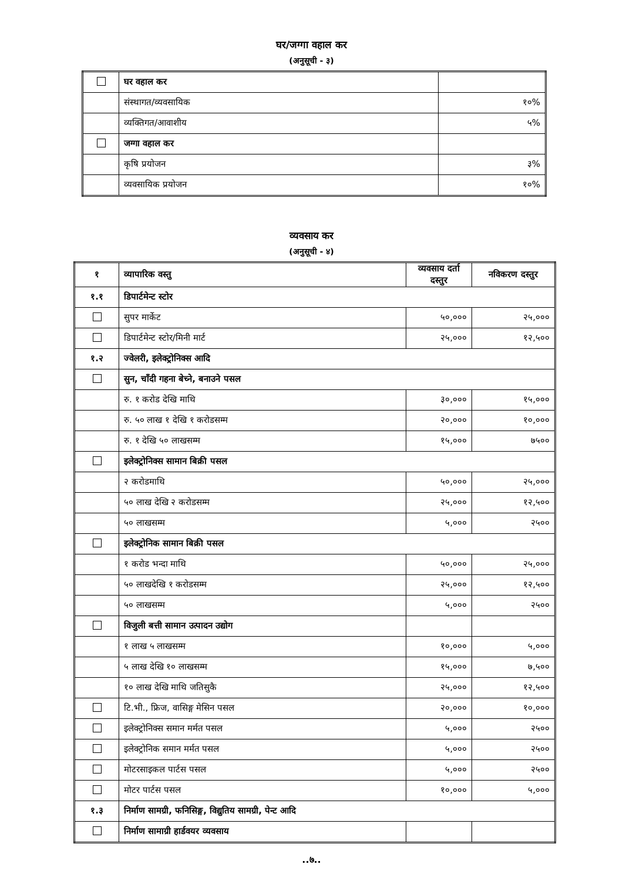घर/जग्गा वहाल कर
(अनुसूची - ३)
| | घर वहाल कर | |
| | संस्थागत/व्यवसायिक | १०% |
| | व्यक्तिगत/आवाशीय | ५% |
| | जग्गा वहाल कर | |
| | कृषि प्रयोजन | ३% |
| | व्यवसायिक प्रयोजन | १०% |
व्यवसाय कर
(अनुसूची - ४)
| १ | व्यापारिक वस्तु | व्यवसाय दर्ता दस्तुर | नविकरण दस्तुर |
| --- | --- | --- | --- |
| १.१ | डिपार्टमेन्ट स्टोर | | |
| | सुपर मार्केट | ५०,००० | २५,००० |
| | डिपार्टमेन्ट स्टोर/मिनी मार्ट | २५,००० | १२,५०० |
| १.२ | ज्वेलरी, इलेक्ट्रोनिक्स आदि | | |
| | सुन, चाँदी गहना बेच्ने, बनाउने पसल | | |
| | रु. १ करोड देखि माथि | ३०,००० | १५,००० |
| | रु. ५० लाख १ देखि १ करोडसम्म | २०,००० | १०,००० |
| | रु. १ देखि ५० लाखसम्म | १५,००० | ७५०० |
| | इलेक्ट्रोनिक्स सामान बिक्री पसल | | |
| | २ करोडमाथि | ५०,००० | २५,००० |
| | ५० लाख देखि २ करोडसम्म | २५,००० | १२,५०० |
| | ५० लाखसम्म | ५,००० | २५०० |
| | इलेक्ट्रोनिक सामान बिक्री पसल | | |
| | १ करोड भन्दा माथि | ५०,००० | २५,००० |
| | ५० लाखदेखि १ करोडसम्म | २५,००० | १२,५०० |
| | ५० लाखसम्म | ५,००० | २५०० |
| | विजुली बत्ती सामान उत्पादन उद्योग | | |
| | १ लाख ५ लाखसम्म | १०,००० | ५,००० |
| | ५ लाख देखि १० लाखसम्म | १५,००० | ७,५०० |
| | १० लाख देखि माथि जतिसुकै | २५,००० | १२,५०० |
| | टि.भी., फ्रिज, वासिङ्ग मेसिन पसल | २०,००० | १०,००० |
| | इलेक्ट्रोनिक्स समान मर्मत पसल | ५,००० | २५०० |
| | इलेक्ट्रोनिक समान मर्मत पसल | ५,००० | २५०० |
| | मोटरसाइकल पार्टस पसल | ५,००० | २५०० |
| | मोटर पार्टस पसल | १०,००० | ५,००० |
| १.३ | निर्माण सामग्री, फनिसिङ्ग, विद्युतिय सामग्री, पेन्ट आदि | | |
| | निर्माण सामाग्री हार्डवयर व्यवसाय | | |
..७..